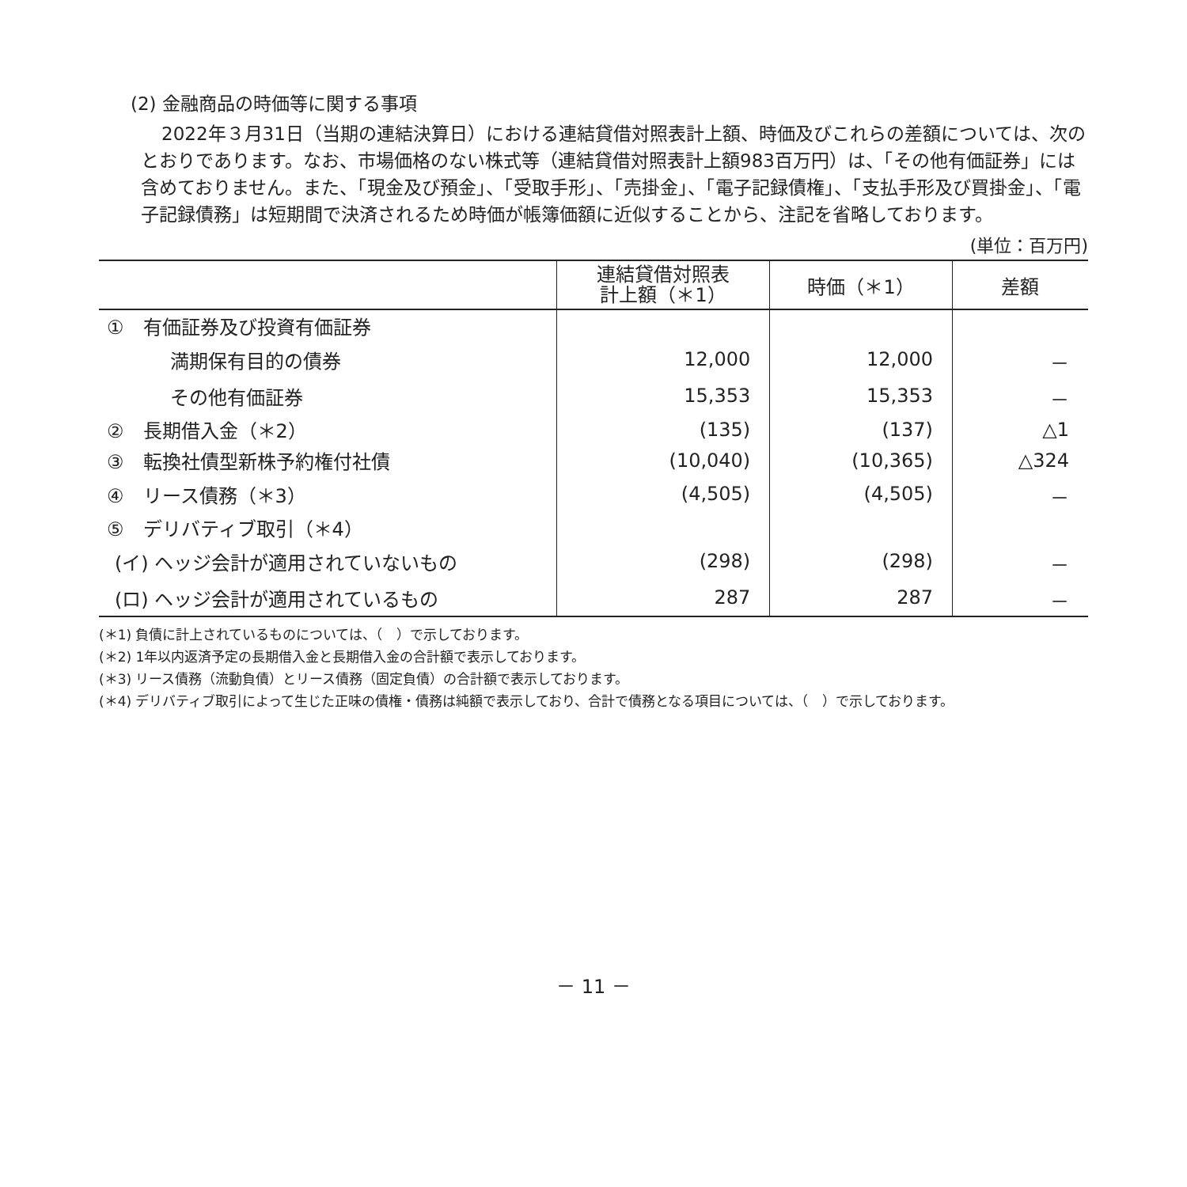(2) 金融商品の時価等に関する事項
2022年３月31日（当期の連結決算日）における連結貸借対照表計上額、時価及びこれらの差額については、次のとおりであります。なお、市場価格のない株式等（連結貸借対照表計上額983百万円）は、「その他有価証券」には含めておりません。また、「現金及び預金」、「受取手形」、「売掛金」、「電子記録債権」、「支払手形及び買掛金」、「電子記録債務」は短期間で決済されるため時価が帳簿価額に近似することから、注記を省略しております。
(単位：百万円)
| | 連結貸借対照表 計上額（＊1） | 時価（＊1） | 差額 |
| --- | --- | --- | --- |
| ① 有価証券及び投資有価証券 | | | |
| 満期保有目的の債券 | 12,000 | 12,000 | － |
| その他有価証券 | 15,353 | 15,353 | － |
| ② 長期借入金（＊2） | (135) | (137) | △1 |
| ③ 転換社債型新株予約権付社債 | (10,040) | (10,365) | △324 |
| ④ リース債務（＊3） | (4,505) | (4,505) | － |
| ⑤ デリバティブ取引（＊4） | | | |
| (イ) ヘッジ会計が適用されていないもの | (298) | (298) | － |
| (ロ) ヘッジ会計が適用されているもの | 287 | 287 | － |
(＊1) 負債に計上されているものについては、（　）で示しております。
(＊2) 1年以内返済予定の長期借入金と長期借入金の合計額で表示しております。
(＊3) リース債務（流動負債）とリース債務（固定負債）の合計額で表示しております。
(＊4) デリバティブ取引によって生じた正味の債権・債務は純額で表示しており、合計で債務となる項目については、（　）で示しております。
－ 11 －